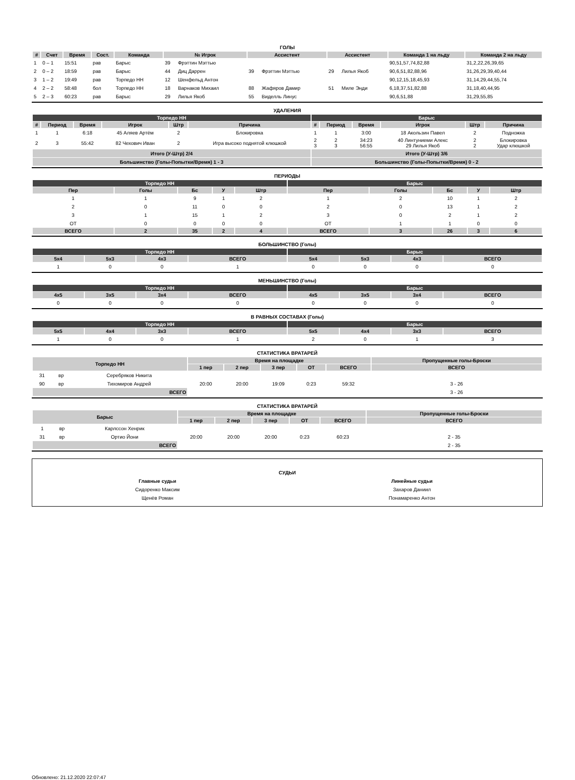ГОЛЫ
| # | Счет | Время | Сост. | Команда | № Игрок | | Ассистент | | Ассистент | | Команда 1 на льду | Команда 2 на льду |
| --- | --- | --- | --- | --- | --- | --- | --- | --- | --- | --- | --- | --- |
| 1 | 0 – 1 | 15:51 | рав | Барыс | 39 | Фрэттин Мэттью | | | | | 90,51,57,74,82,88 | 31,2,22,26,39,65 |
| 2 | 0 – 2 | 18:59 | рав | Барыс | 44 | Диц Даррен | 39 | Фрэттин Мэттью | 29 | Лилья Якоб | 90,6,51,82,88,96 | 31,26,29,39,40,44 |
| 3 | 1 – 2 | 19:49 | рав | Торпедо НН | 12 | Шенфельд Антон | | | | | 90,12,15,18,45,93 | 31,14,29,44,55,74 |
| 4 | 2 – 2 | 58:48 | бол | Торпедо НН | 18 | Варнаков Михаил | 88 | Жафяров Дамир | 51 | Миле Энди | 6,18,37,51,82,88 | 31,18,40,44,95 |
| 5 | 2 – 3 | 60:23 | рав | Барыс | 29 | Лилья Якоб | 55 | Виделль Линус | | | 90,6,51,88 | 31,29,55,85 |
УДАЛЕНИЯ
| Торпедо НН | | | | | | Барыс | | | | | |
| --- | --- | --- | --- | --- | --- | --- | --- | --- | --- | --- | --- |
| # | Период | Время | Игрок | Штр | Причина | # | Период | Время | Игрок | Штр | Причина |
| 1 | 1 | 6:18 | 45 Аляев Артём | 2 | Блокировка | 1 | 1 | 3:00 | 18 Акользин Павел | 2 | Подножка |
| 2 | 3 | 55:42 | 82 Чехович Иван | 2 | Игра высоко поднятой клюшкой | 2 3 | 2 3 | 34:23 56:55 | 40 Линтуниеми Алекс 29 Лилья Якоб | 2 2 | Блокировка Удар клюшкой |
| Итого (У-Штр) 2/4 | | | | | | Итого (У-Штр) 3/6 | | | | | |
| Большинство (Голы-Попытки/Время) 1 - 3 | | | | | | Большинство (Голы-Попытки/Время) 0 - 2 | | | | | |
ПЕРИОДЫ
| Торпедо НН | | | | | Барыс | | | | |
| --- | --- | --- | --- | --- | --- | --- | --- | --- | --- |
| Пер | Голы | Бс | У | Штр | Пер | Голы | Бс | У | Штр |
| 1 | 1 | 9 | 1 | 2 | 1 | 2 | 10 | 1 | 2 |
| 2 | 0 | 11 | 0 | 0 | 2 | 0 | 13 | 1 | 2 |
| 3 | 1 | 15 | 1 | 2 | 3 | 0 | 2 | 1 | 2 |
| ОТ | 0 | 0 | 0 | 0 | ОТ | 1 | 1 | 0 | 0 |
| ВСЕГО | 2 | 35 | 2 | 4 | ВСЕГО | 3 | 26 | 3 | 6 |
БОЛЬШИНСТВО (Голы)
| Торпедо НН | | | | Барыс | | | |
| --- | --- | --- | --- | --- | --- | --- | --- |
| 5x4 | 5x3 | 4x3 | ВСЕГО | 5x4 | 5x3 | 4x3 | ВСЕГО |
| 1 | 0 | 0 | 1 | 0 | 0 | 0 | 0 |
МЕНЬШИНСТВО (Голы)
| Торпедо НН | | | | Барыс | | | |
| --- | --- | --- | --- | --- | --- | --- | --- |
| 4x5 | 3x5 | 3x4 | ВСЕГО | 4x5 | 3x5 | 3x4 | ВСЕГО |
| 0 | 0 | 0 | 0 | 0 | 0 | 0 | 0 |
В РАВНЫХ СОСТАВАХ (Голы)
| Торпедо НН | | | | Барыс | | | |
| --- | --- | --- | --- | --- | --- | --- | --- |
| 5x5 | 4x4 | 3x3 | ВСЕГО | 5x5 | 4x4 | 3x3 | ВСЕГО |
| 1 | 0 | 0 | 1 | 2 | 0 | 1 | 3 |
СТАТИСТИКА ВРАТАРЕЙ
| Торпедо НН | | | Время на площадке | | | | | Пропущенные голы-Броски |
| --- | --- | --- | --- | --- | --- | --- | --- | --- |
| | | | 1 пер | 2 пер | 3 пер | ОТ | ВСЕГО | ВСЕГО |
| 31 | вр | Серебряков Никита | | | | | | |
| 90 | вр | Тихомиров Андрей | 20:00 | 20:00 | 19:09 | 0:23 | 59:32 | 3 - 26 |
| ВСЕГО | | | | | | | | 3 - 26 |
СТАТИСТИКА ВРАТАРЕЙ
| Барыс | | | Время на площадке | | | | | Пропущенные голы-Броски |
| --- | --- | --- | --- | --- | --- | --- | --- | --- |
| | | | 1 пер | 2 пер | 3 пер | ОТ | ВСЕГО | ВСЕГО |
| 1 | вр | Карлссон Хенрик | | | | | | |
| 31 | вр | Ортио Йони | 20:00 | 20:00 | 20:00 | 0:23 | 60:23 | 2 - 35 |
| ВСЕГО | | | | | | | | 2 - 35 |
| СУДЬИ | |
| Главные судьи | Линейные судьи |
| Сидоренко Максим | Захаров Даниил |
| Щенёв Роман | Понамаренко Антон |
Обновлено: 21.12.2020 22:07:47